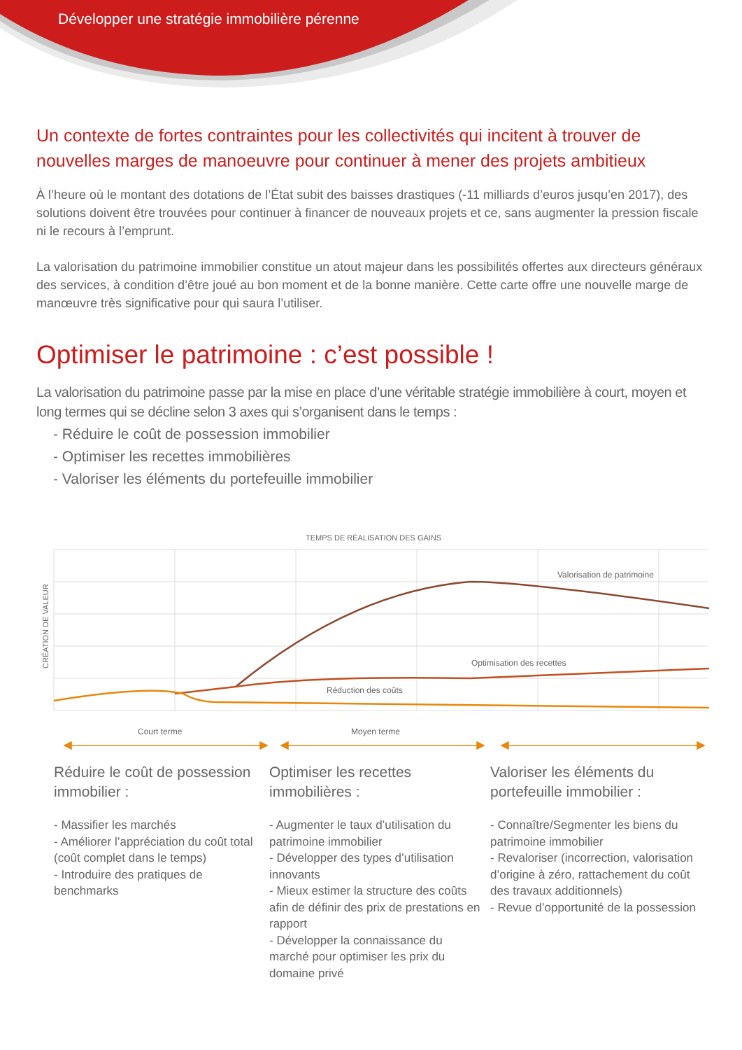Développer une stratégie immobilière pérenne
Un contexte de fortes contraintes pour les collectivités qui incitent à trouver de nouvelles marges de manoeuvre pour continuer à mener des projets ambitieux
À l’heure où le montant des dotations de l’État subit des baisses drastiques (-11 milliards d’euros jusqu’en 2017), des solutions doivent être trouvées pour continuer à financer de nouveaux projets et ce, sans augmenter la pression fiscale ni le recours à l’emprunt.
La valorisation du patrimoine immobilier constitue un atout majeur dans les possibilités offertes aux directeurs généraux des services, à condition d’être joué au bon moment et de la bonne manière. Cette carte offre une nouvelle marge de manœuvre très significative pour qui saura l’utiliser.
Optimiser le patrimoine : c’est possible !
La valorisation du patrimoine passe par la mise en place d’une véritable stratégie immobilière à court, moyen et long termes qui se décline selon 3 axes qui s’organisent dans le temps :
- Réduire le coût de possession immobilier
- Optimiser les recettes immobilières
- Valoriser les éléments du portefeuille immobilier
TEMPS DE RÉALISATION DES GAINS
CRÉATION DE VALEUR
Valorisation de patrimoine
Optimisation des recettes
Réduction des coûts
Court terme
Moyen terme
Réduire le coût de possession immobilier :
- Massifier les marchés
- Améliorer l’appréciation du coût total (coût complet dans le temps)
- Introduire des pratiques de benchmarks
Optimiser les recettes immobilières :
- Augmenter le taux d’utilisation du patrimoine immobilier
- Développer des types d’utilisation innovants
- Mieux estimer la structure des coûts afin de définir des prix de prestations en rapport
- Développer la connaissance du marché pour optimiser les prix du domaine privé
Valoriser les éléments du portefeuille immobilier :
- Connaître/Segmenter les biens du patrimoine immobilier
- Revaloriser (incorrection, valorisation d’origine à zéro, rattachement du coût des travaux additionnels)
- Revue d’opportunité de la possession